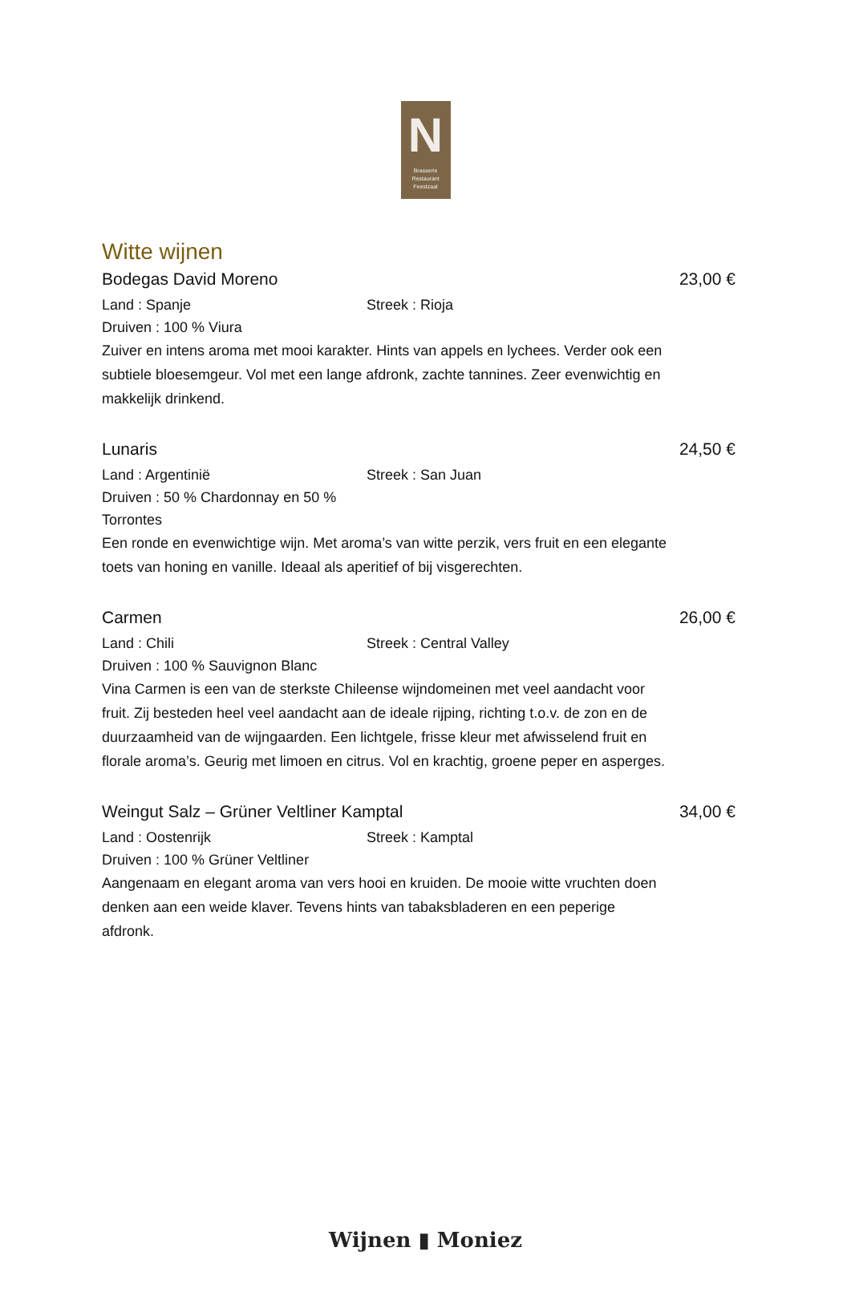N
Brasserie
Restaurant
Feestzaal
Witte wijnen
Bodegas David Moreno 23,00 €
Land : Spanje Streek : Rioja
Druiven : 100 % Viura
Zuiver en intens aroma met mooi karakter. Hints van appels en lychees. Verder ook een subtiele bloesemgeur. Vol met een lange afdronk, zachte tannines. Zeer evenwichtig en makkelijk drinkend.
Lunaris 24,50 €
Land : Argentinië Streek : San Juan
Druiven : 50 % Chardonnay en 50 % Torrontes
Een ronde en evenwichtige wijn. Met aroma’s van witte perzik, vers fruit en een elegante toets van honing en vanille. Ideaal als aperitief of bij visgerechten.
Carmen 26,00 €
Land : Chili Streek : Central Valley
Druiven : 100 % Sauvignon Blanc
Vina Carmen is een van de sterkste Chileense wijndomeinen met veel aandacht voor fruit. Zij besteden heel veel aandacht aan de ideale rijping, richting t.o.v. de zon en de duurzaamheid van de wijngaarden. Een lichtgele, frisse kleur met afwisselend fruit en florale aroma’s. Geurig met limoen en citrus. Vol en krachtig, groene peper en asperges.
Weingut Salz – Grüner Veltliner Kamptal 34,00 €
Land : Oostenrijk Streek : Kamptal
Druiven : 100 % Grüner Veltliner
Aangenaam en elegant aroma van vers hooi en kruiden. De mooie witte vruchten doen denken aan een weide klaver. Tevens hints van tabaksbladeren en een peperige afdronk.
Wijnen ▮ Moniez